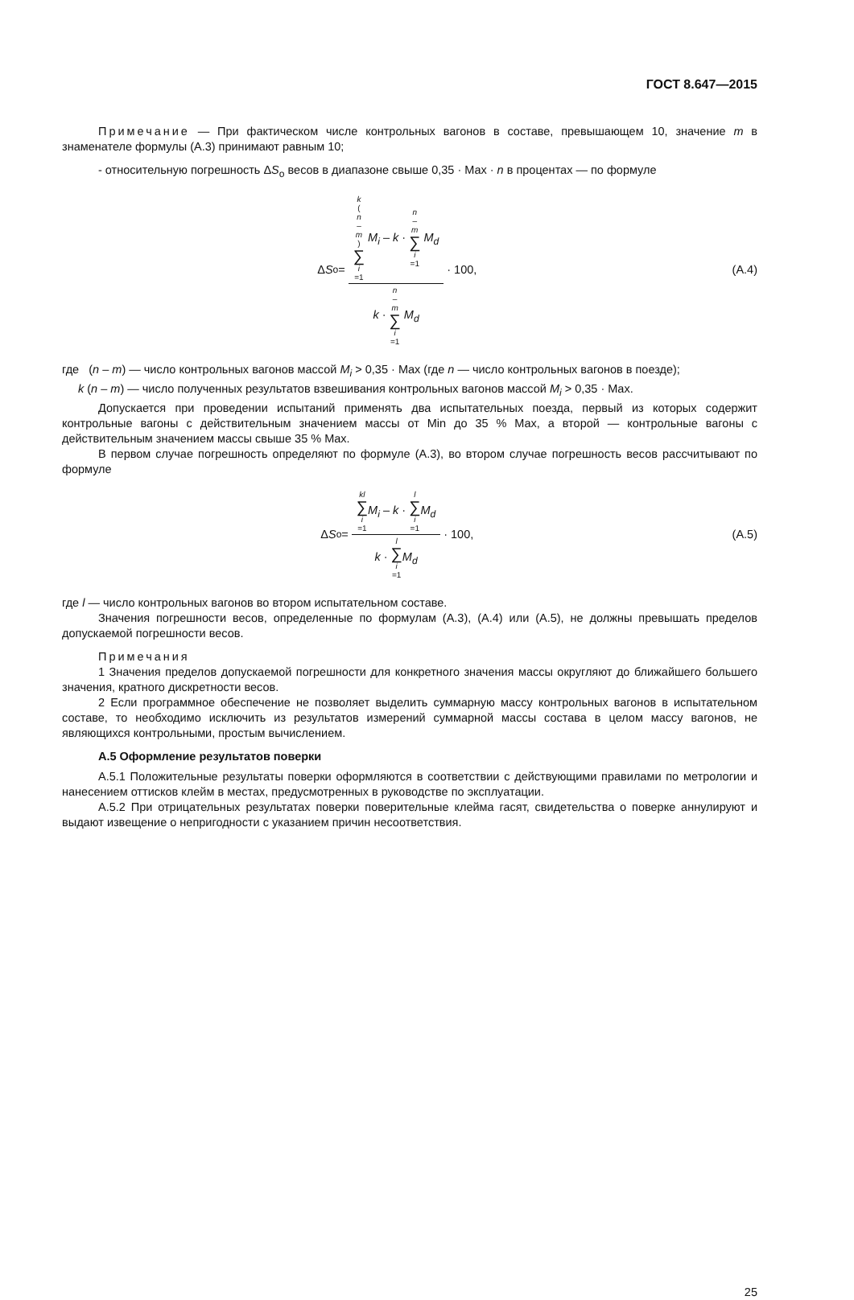ГОСТ 8.647—2015
Примечание — При фактическом числе контрольных вагонов в составе, превышающем 10, значение m в знаменателе формулы (А.3) принимают равным 10;
- относительную погрешность ΔS<sub>o</sub> весов в диапазоне свыше 0,35 · Max · n в процентах — по формуле
Δ S<sub>o</sub> = k (n – m) ∑ i =1 M<sub>i</sub> – k · n – m ∑ i =1 M<sub>d</sub> k · n – m ∑ i =1 M<sub>d</sub> · 100,
(А.4)
где (n – m) — число контрольных вагонов массой M<sub>i</sub> > 0,35 · Max (где n — число контрольных вагонов в поезде);
k (n – m) — число полученных результатов взвешивания контрольных вагонов массой M<sub>i</sub> > 0,35 · Max.
Допускается при проведении испытаний применять два испытательных поезда, первый из которых содержит контрольные вагоны с действительным значением массы от Min до 35 % Max, а второй — контрольные вагоны с действительным значением массы свыше 35 % Max.
В первом случае погрешность определяют по формуле (А.3), во втором случае погрешность весов рассчитывают по формуле
Δ S<sub>o</sub> = kl ∑ i =1 M<sub>i</sub> – k · l ∑ i =1 M<sub>d</sub> k · l ∑ i =1 M<sub>d</sub> · 100,
(А.5)
где l — число контрольных вагонов во втором испытательном составе.
Значения погрешности весов, определенные по формулам (А.3), (А.4) или (А.5), не должны превышать пределов допускаемой погрешности весов.
Примечания
1 Значения пределов допускаемой погрешности для конкретного значения массы округляют до ближайшего большего значения, кратного дискретности весов.
2 Если программное обеспечение не позволяет выделить суммарную массу контрольных вагонов в испытательном составе, то необходимо исключить из результатов измерений суммарной массы состава в целом массу вагонов, не являющихся контрольными, простым вычислением.
А.5 Оформление результатов поверки
А.5.1 Положительные результаты поверки оформляются в соответствии с действующими правилами по метрологии и нанесением оттисков клейм в местах, предусмотренных в руководстве по эксплуатации.
А.5.2 При отрицательных результатах поверки поверительные клейма гасят, свидетельства о поверке аннулируют и выдают извещение о непригодности с указанием причин несоответствия.
25